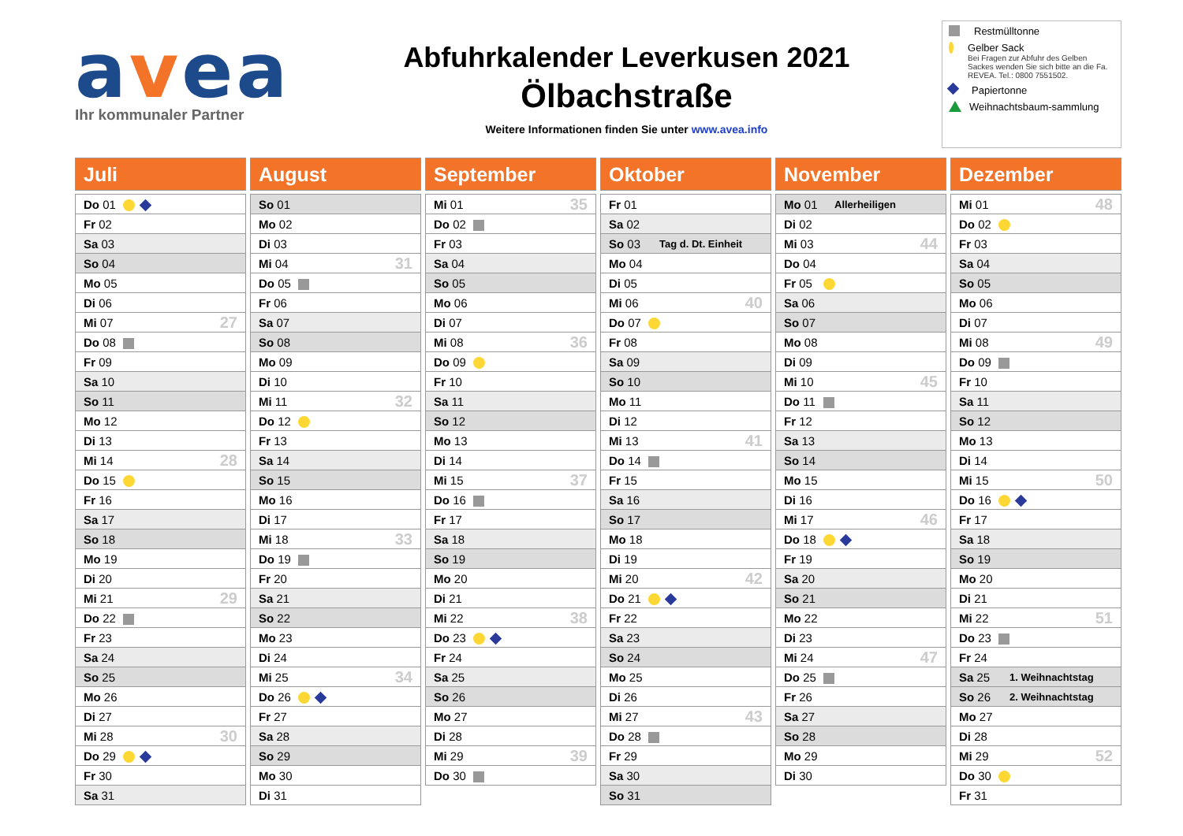avea
Ihr kommunaler Partner
Abfuhrkalender Leverkusen 2021
Ölbachstraße
Weitere Informationen finden Sie unter www.avea.info
Restmülltonne
Gelber Sack
Bei Fragen zur Abfuhr des Gelben Sackes wenden Sie sich bitte an die Fa. REVEA. Tel.: 0800 7551502.
Papiertonne
Weihnachtsbaum-sammlung
Juli
| Do 01 | |
| Fr 02 | |
| Sa 03 | |
| So 04 | |
| Mo 05 | |
| Di 06 | |
| Mi 07 | 27 |
| Do 08 | |
| Fr 09 | |
| Sa 10 | |
| So 11 | |
| Mo 12 | |
| Di 13 | |
| Mi 14 | 28 |
| Do 15 | |
| Fr 16 | |
| Sa 17 | |
| So 18 | |
| Mo 19 | |
| Di 20 | |
| Mi 21 | 29 |
| Do 22 | |
| Fr 23 | |
| Sa 24 | |
| So 25 | |
| Mo 26 | |
| Di 27 | |
| Mi 28 | 30 |
| Do 29 | |
| Fr 30 | |
| Sa 31 | |
August
| So 01 | |
| Mo 02 | |
| Di 03 | |
| Mi 04 | 31 |
| Do 05 | |
| Fr 06 | |
| Sa 07 | |
| So 08 | |
| Mo 09 | |
| Di 10 | |
| Mi 11 | 32 |
| Do 12 | |
| Fr 13 | |
| Sa 14 | |
| So 15 | |
| Mo 16 | |
| Di 17 | |
| Mi 18 | 33 |
| Do 19 | |
| Fr 20 | |
| Sa 21 | |
| So 22 | |
| Mo 23 | |
| Di 24 | |
| Mi 25 | 34 |
| Do 26 | |
| Fr 27 | |
| Sa 28 | |
| So 29 | |
| Mo 30 | |
| Di 31 | |
September
| Mi 01 | 35 |
| Do 02 | |
| Fr 03 | |
| Sa 04 | |
| So 05 | |
| Mo 06 | |
| Di 07 | |
| Mi 08 | 36 |
| Do 09 | |
| Fr 10 | |
| Sa 11 | |
| So 12 | |
| Mo 13 | |
| Di 14 | |
| Mi 15 | 37 |
| Do 16 | |
| Fr 17 | |
| Sa 18 | |
| So 19 | |
| Mo 20 | |
| Di 21 | |
| Mi 22 | 38 |
| Do 23 | |
| Fr 24 | |
| Sa 25 | |
| So 26 | |
| Mo 27 | |
| Di 28 | |
| Mi 29 | 39 |
| Do 30 | |
Oktober
| Fr 01 | |
| Sa 02 | |
| So 03 | Tag d. Dt. Einheit |
| Mo 04 | |
| Di 05 | |
| Mi 06 | 40 |
| Do 07 | |
| Fr 08 | |
| Sa 09 | |
| So 10 | |
| Mo 11 | |
| Di 12 | |
| Mi 13 | 41 |
| Do 14 | |
| Fr 15 | |
| Sa 16 | |
| So 17 | |
| Mo 18 | |
| Di 19 | |
| Mi 20 | 42 |
| Do 21 | |
| Fr 22 | |
| Sa 23 | |
| So 24 | |
| Mo 25 | |
| Di 26 | |
| Mi 27 | 43 |
| Do 28 | |
| Fr 29 | |
| Sa 30 | |
| So 31 | |
November
| Mo 01 | Allerheiligen |
| Di 02 | |
| Mi 03 | 44 |
| Do 04 | |
| Fr 05 | |
| Sa 06 | |
| So 07 | |
| Mo 08 | |
| Di 09 | |
| Mi 10 | 45 |
| Do 11 | |
| Fr 12 | |
| Sa 13 | |
| So 14 | |
| Mo 15 | |
| Di 16 | |
| Mi 17 | 46 |
| Do 18 | |
| Fr 19 | |
| Sa 20 | |
| So 21 | |
| Mo 22 | |
| Di 23 | |
| Mi 24 | 47 |
| Do 25 | |
| Fr 26 | |
| Sa 27 | |
| So 28 | |
| Mo 29 | |
| Di 30 | |
Dezember
| Mi 01 | 48 |
| Do 02 | |
| Fr 03 | |
| Sa 04 | |
| So 05 | |
| Mo 06 | |
| Di 07 | |
| Mi 08 | 49 |
| Do 09 | |
| Fr 10 | |
| Sa 11 | |
| So 12 | |
| Mo 13 | |
| Di 14 | |
| Mi 15 | 50 |
| Do 16 | |
| Fr 17 | |
| Sa 18 | |
| So 19 | |
| Mo 20 | |
| Di 21 | |
| Mi 22 | 51 |
| Do 23 | |
| Fr 24 | |
| Sa 25 | 1. Weihnachtstag |
| So 26 | 2. Weihnachtstag |
| Mo 27 | |
| Di 28 | |
| Mi 29 | 52 |
| Do 30 | |
| Fr 31 | |